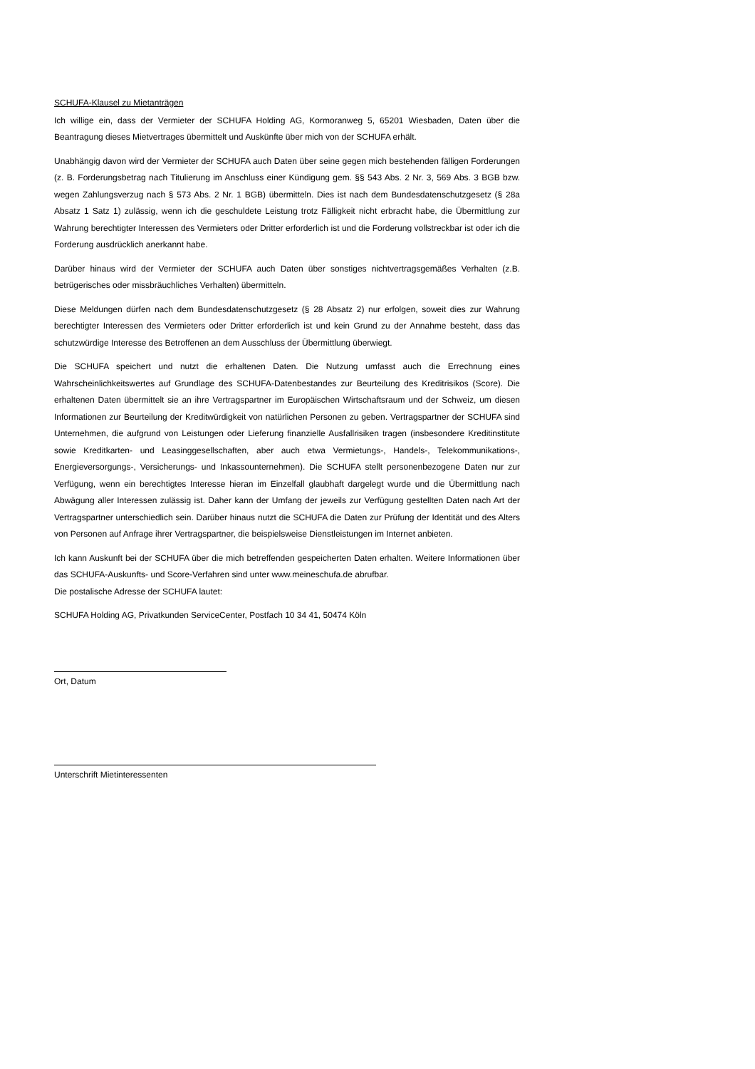SCHUFA-Klausel zu Mietanträgen
Ich willige ein, dass der Vermieter der SCHUFA Holding AG, Kormoranweg 5, 65201 Wiesbaden, Daten über die Beantragung dieses Mietvertrages übermittelt und Auskünfte über mich von der SCHUFA erhält.
Unabhängig davon wird der Vermieter der SCHUFA auch Daten über seine gegen mich bestehenden fälligen Forderungen (z. B. Forderungsbetrag nach Titulierung im Anschluss einer Kündigung gem. §§ 543 Abs. 2 Nr. 3, 569 Abs. 3 BGB bzw. wegen Zahlungsverzug nach § 573 Abs. 2 Nr. 1 BGB) übermitteln. Dies ist nach dem Bundesdatenschutzgesetz (§ 28a Absatz 1 Satz 1) zulässig, wenn ich die geschuldete Leistung trotz Fälligkeit nicht erbracht habe, die Übermittlung zur Wahrung berechtigter Interessen des Vermieters oder Dritter erforderlich ist und die Forderung vollstreckbar ist oder ich die Forderung ausdrücklich anerkannt habe.
Darüber hinaus wird der Vermieter der SCHUFA auch Daten über sonstiges nichtvertragsgemäßes Verhalten (z.B. betrügerisches oder missbräuchliches Verhalten) übermitteln.
Diese Meldungen dürfen nach dem Bundesdatenschutzgesetz (§ 28 Absatz 2) nur erfolgen, soweit dies zur Wahrung berechtigter Interessen des Vermieters oder Dritter erforderlich ist und kein Grund zu der Annahme besteht, dass das schutzwürdige Interesse des Betroffenen an dem Ausschluss der Übermittlung überwiegt.
Die SCHUFA speichert und nutzt die erhaltenen Daten. Die Nutzung umfasst auch die Errechnung eines Wahrscheinlichkeitswertes auf Grundlage des SCHUFA-Datenbestandes zur Beurteilung des Kreditrisikos (Score). Die erhaltenen Daten übermittelt sie an ihre Vertragspartner im Europäischen Wirtschaftsraum und der Schweiz, um diesen Informationen zur Beurteilung der Kreditwürdigkeit von natürlichen Personen zu geben. Vertragspartner der SCHUFA sind Unternehmen, die aufgrund von Leistungen oder Lieferung finanzielle Ausfallrisiken tragen (insbesondere Kreditinstitute sowie Kreditkarten- und Leasinggesellschaften, aber auch etwa Vermietungs-, Handels-, Telekommunikations-, Energieversorgungs-, Versicherungs- und Inkassounternehmen). Die SCHUFA stellt personenbezogene Daten nur zur Verfügung, wenn ein berechtigtes Interesse hieran im Einzelfall glaubhaft dargelegt wurde und die Übermittlung nach Abwägung aller Interessen zulässig ist. Daher kann der Umfang der jeweils zur Verfügung gestellten Daten nach Art der Vertragspartner unterschiedlich sein. Darüber hinaus nutzt die SCHUFA die Daten zur Prüfung der Identität und des Alters von Personen auf Anfrage ihrer Vertragspartner, die beispielsweise Dienstleistungen im Internet anbieten.
Ich kann Auskunft bei der SCHUFA über die mich betreffenden gespeicherten Daten erhalten. Weitere Informationen über das SCHUFA-Auskunfts- und Score-Verfahren sind unter www.meineschufa.de abrufbar.
Die postalische Adresse der SCHUFA lautet:
SCHUFA Holding AG, Privatkunden ServiceCenter, Postfach 10 34 41, 50474 Köln
Ort, Datum
Unterschrift Mietinteressenten